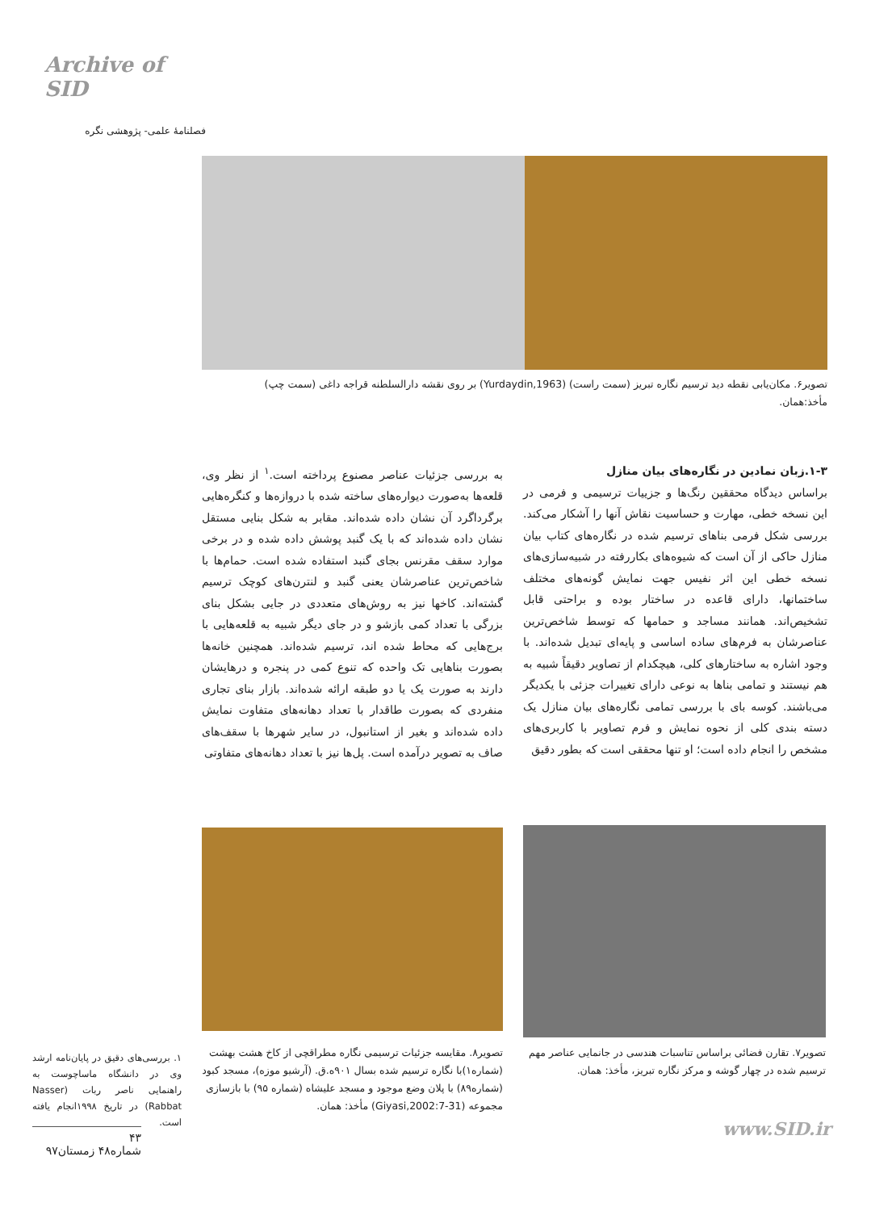Archive of SID
فصلنامهٔ علمی- پژوهشی نگره
تصویر۶. مکان‌یابی نقطه دید ترسیم نگاره تبریز (سمت راست) (Yurdaydin,1963) بر روی نقشه دارالسلطنه قراجه داغی (سمت چپ)
مأخذ:همان.
۱-۳.زبان نمادین در نگاره‌های بیان منازل
براساس دیدگاه محققین رنگ‌ها و جزییات ترسیمی و فرمی در این نسخه خطی، مهارت و حساسیت نقاش آنها را آشکار می‌کند. بررسی شکل فرمی بناهای ترسیم شده در نگاره‌های کتاب بیان منازل حاکی از آن است که شیوه‌های بکاررفته در شبیه‌سازی‌های نسخه خطی این اثر نفیس جهت نمایش گونه‌های مختلف ساختمانها، دارای قاعده در ساختار بوده و براحتی قابل تشخیص‌اند. همانند مساجد و حمامها که توسط شاخص‌ترین عناصرشان به فرم‌های ساده اساسی و پایه‌ای تبدیل شده‌اند. با وجود اشاره به ساختارهای کلی، هیچکدام از تصاویر دقیقاً شبیه به هم نیستند و تمامی بناها به نوعی دارای تغییرات جزئی با یکدیگر می‌باشند. کوسه بای با بررسی تمامی نگاره‌های بیان منازل یک دسته بندی کلی از نحوه نمایش و فرم تصاویر با کاربری‌های مشخص را انجام داده است؛ او تنها محققی است که بطور دقیق
به بررسی جزئیات عناصر مصنوع پرداخته است.<sup>۱</sup> از نظر وی، قلعه‌ها به‌صورت دیواره‌های ساخته شده با دروازه‌ها و کنگره‌هایی برگرداگرد آن نشان داده شده‌اند. مقابر به شکل بنایی مستقل نشان داده شده‌اند که با یک گنبد پوشش داده شده و در برخی موارد سقف مقرنس بجای گنبد استفاده شده است. حمام‌ها با شاخص‌ترین عناصرشان یعنی گنبد و لنترن‌های کوچک ترسیم گشته‌اند. کاخها نیز به روش‌های متعددی در جایی بشکل بنای بزرگی با تعداد کمی بازشو و در جای دیگر شبیه به قلعه‌هایی با برج‌هایی که محاط شده اند، ترسیم شده‌اند. همچنین خانه‌ها بصورت بناهایی تک واحده که تنوع کمی در پنجره و درهایشان دارند به صورت یک یا دو طبقه ارائه شده‌اند. بازار بنای تجاری منفردی که بصورت طاقدار با تعداد دهانه‌های متفاوت نمایش داده شده‌اند و بغیر از استانبول، در سایر شهرها با سقف‌های صاف به تصویر درآمده است. پل‌ها نیز با تعداد دهانه‌های متفاوتی
تصویر۷. تقارن فضائی براساس تناسبات هندسی در جانمایی عناصر مهم ترسیم شده در چهار گوشه و مرکز نگاره تبریز، مأخذ: همان.
تصویر۸. مقایسه جزئیات ترسیمی نگاره مطراقچی از کاخ هشت بهشت (شماره۱)با نگاره ترسیم شده بسال ۹۰۱ه.ق. (آرشیو موزه)، مسجد کبود (شماره۸۹) با پلان وضع موجود و مسجد علیشاه (شماره ۹۵) با بازسازی مجموعه (Giyasi,2002:7-31) مأخذ: همان.
۱. بررسی‌های دقیق در پایان‌نامه ارشد وی در دانشگاه ماساچوست به راهنمایی ناصر ربات (Nasser Rabbat) در تاریخ ۱۹۹۸انجام یافته است.
۴۳
شماره۴۸ زمستان۹۷
www.SID.ir